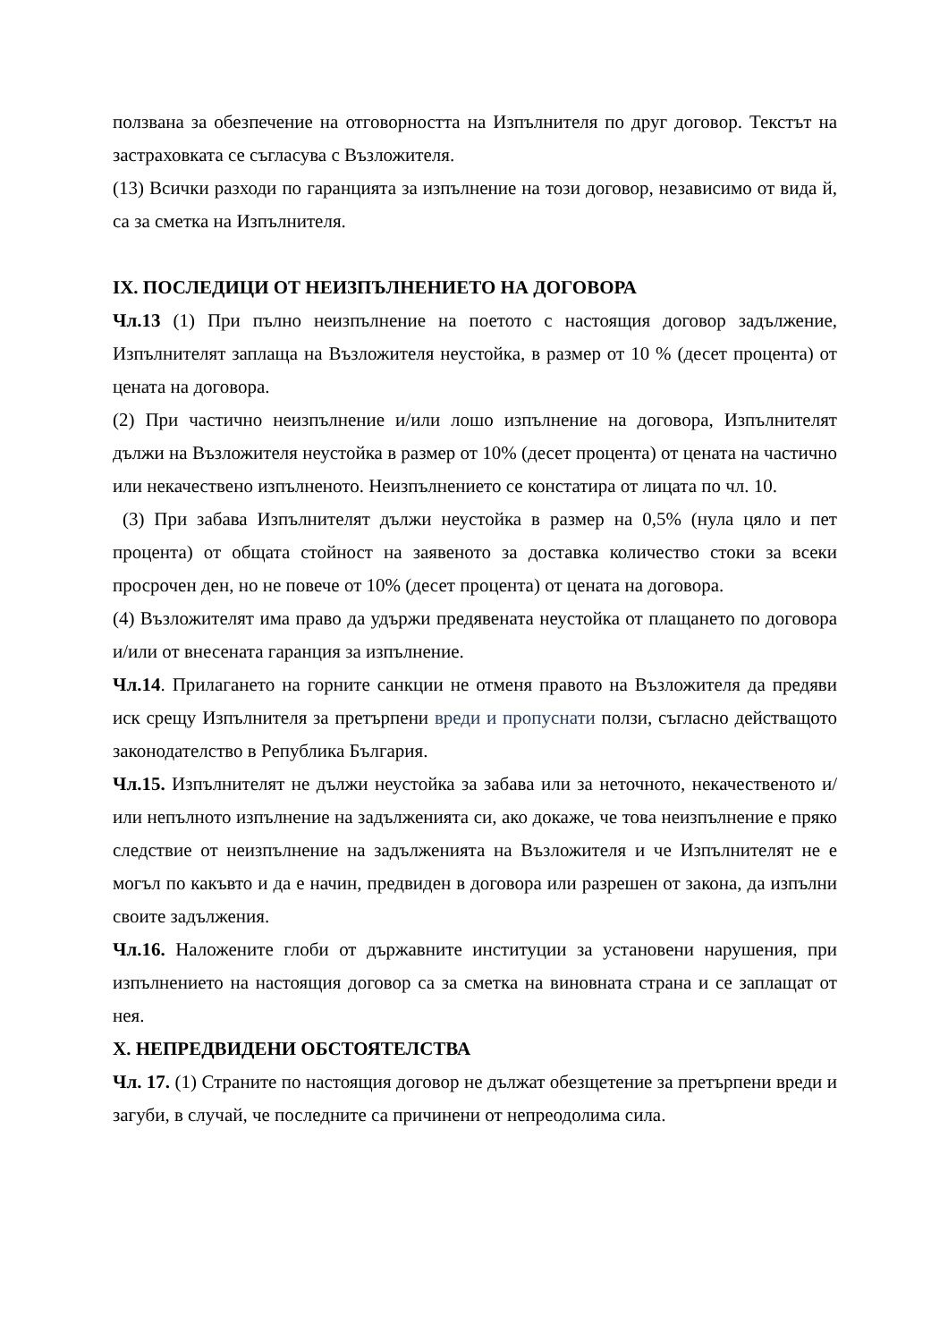ползвана за обезпечение на отговорността на Изпълнителя по друг договор. Текстът на застраховката се съгласува с Възложителя.
(13) Всички разходи по гаранцията за изпълнение на този договор, независимо от вида й, са за сметка на Изпълнителя.
IX. ПОСЛЕДИЦИ ОТ НЕИЗПЪЛНЕНИЕТО НА ДОГОВОРА
Чл.13 (1) При пълно неизпълнение на поетото с настоящия договор задължение, Изпълнителят заплаща на Възложителя неустойка, в размер от 10 % (десет процента) от цената на договора.
(2) При частично неизпълнение и/или лошо изпълнение на договора, Изпълнителят дължи на Възложителя неустойка в размер от 10% (десет процента) от цената на частично или некачествено изпълненото. Неизпълнението се констатира от лицата по чл. 10.
(3) При забава Изпълнителят дължи неустойка в размер на 0,5% (нула цяло и пет процента) от общата стойност на заявеното за доставка количество стоки за всеки просрочен ден, но не повече от 10% (десет процента) от цената на договора.
(4) Възложителят има право да удържи предявената неустойка от плащането по договора и/или от внесената гаранция за изпълнение.
Чл.14. Прилагането на горните санкции не отменя правото на Възложителя да предяви иск срещу Изпълнителя за претърпени вреди и пропуснати ползи, съгласно действащото законодателство в Република България.
Чл.15. Изпълнителят не дължи неустойка за забава или за неточното, некачественото и/или непълното изпълнение на задълженията си, ако докаже, че това неизпълнение е пряко следствие от неизпълнение на задълженията на Възложителя и че Изпълнителят не е могъл по какъвто и да е начин, предвиден в договора или разрешен от закона, да изпълни своите задължения.
Чл.16. Наложените глоби от държавните институции за установени нарушения, при изпълнението на настоящия договор са за сметка на виновната страна и се заплащат от нея.
X. НЕПРЕДВИДЕНИ ОБСТОЯТЕЛСТВА
Чл. 17. (1) Страните по настоящия договор не дължат обезщетение за претърпени вреди и загуби, в случай, че последните са причинени от непреодолима сила.